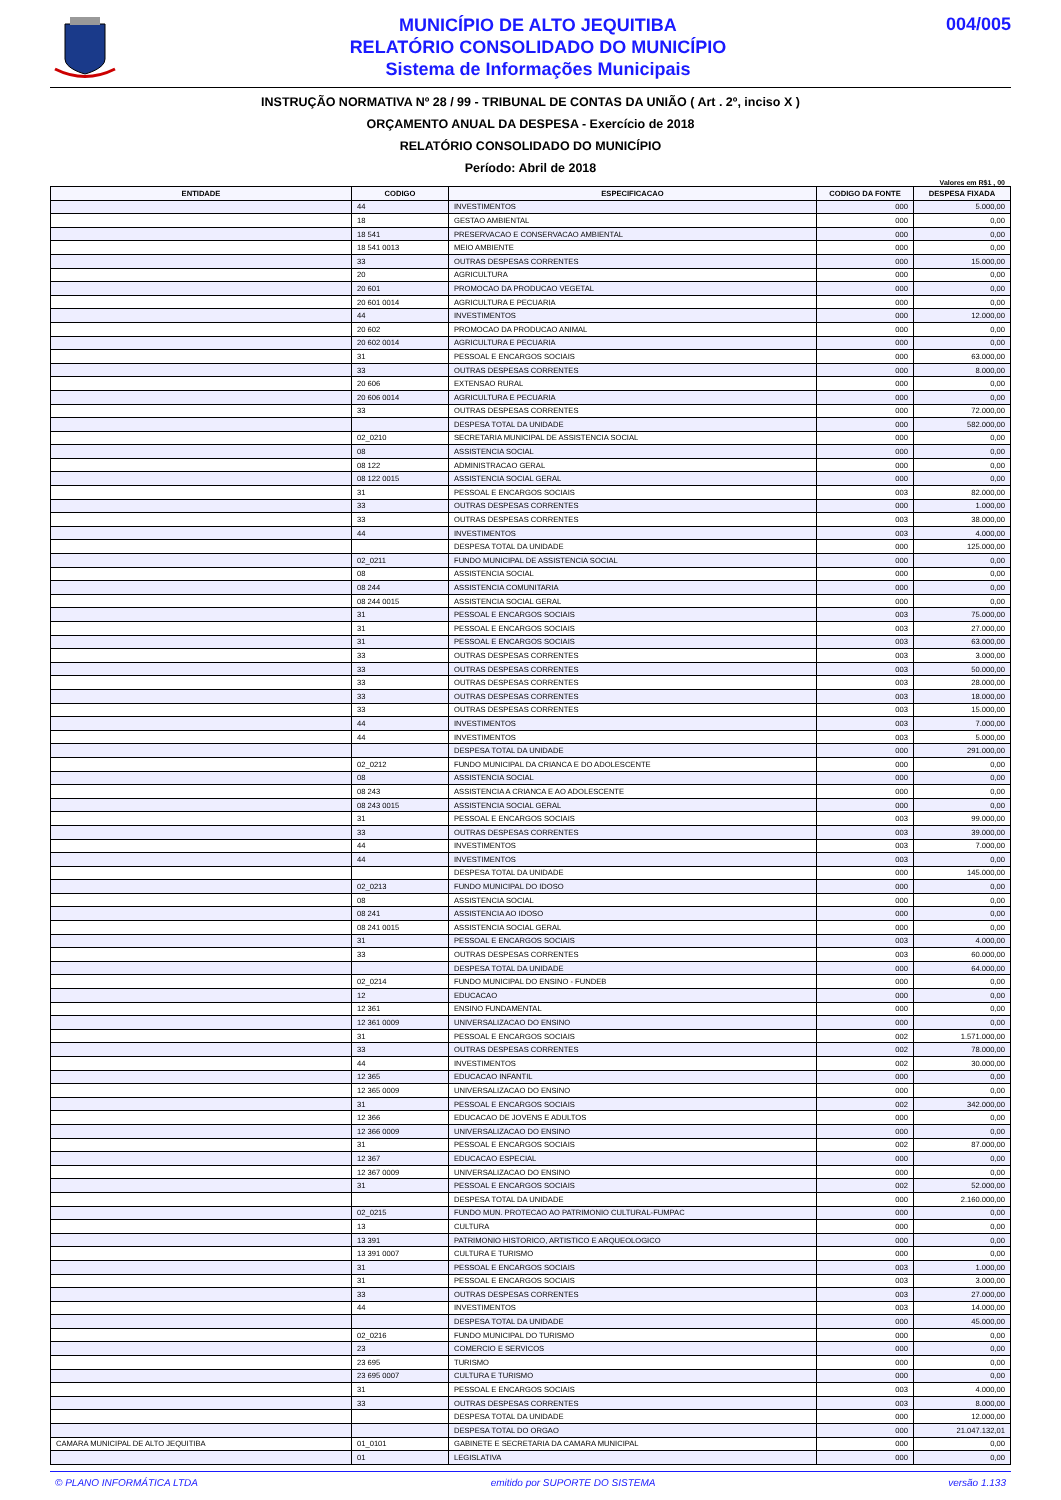MUNICÍPIO DE ALTO JEQUITIBA
RELATÓRIO CONSOLIDADO DO MUNICÍPIO
Sistema de Informações Municipais
004/005
INSTRUÇÃO NORMATIVA Nº 28 / 99 - TRIBUNAL DE CONTAS DA UNIÃO ( Art . 2º, inciso X )
ORÇAMENTO ANUAL DA DESPESA - Exercício de 2018
RELATÓRIO CONSOLIDADO DO MUNICÍPIO
Período: Abril de 2018
Valores em R$1 , 00
| ENTIDADE | CODIGO | ESPECIFICACAO | CODIGO DA FONTE | DESPESA FIXADA |
| --- | --- | --- | --- | --- |
| | 44 | INVESTIMENTOS | 000 | 5.000,00 |
| | 18 | GESTAO AMBIENTAL | 000 | 0,00 |
| | 18 541 | PRESERVACAO E CONSERVACAO AMBIENTAL | 000 | 0,00 |
| | 18 541 0013 | MEIO AMBIENTE | 000 | 0,00 |
| | 33 | OUTRAS DESPESAS CORRENTES | 000 | 15.000,00 |
| | 20 | AGRICULTURA | 000 | 0,00 |
| | 20 601 | PROMOCAO DA PRODUCAO VEGETAL | 000 | 0,00 |
| | 20 601 0014 | AGRICULTURA E PECUARIA | 000 | 0,00 |
| | 44 | INVESTIMENTOS | 000 | 12.000,00 |
| | 20 602 | PROMOCAO DA PRODUCAO ANIMAL | 000 | 0,00 |
| | 20 602 0014 | AGRICULTURA E PECUARIA | 000 | 0,00 |
| | 31 | PESSOAL E ENCARGOS SOCIAIS | 000 | 63.000,00 |
| | 33 | OUTRAS DESPESAS CORRENTES | 000 | 8.000,00 |
| | 20 606 | EXTENSAO RURAL | 000 | 0,00 |
| | 20 606 0014 | AGRICULTURA E PECUARIA | 000 | 0,00 |
| | 33 | OUTRAS DESPESAS CORRENTES | 000 | 72.000,00 |
| | | DESPESA TOTAL DA UNIDADE | 000 | 582.000,00 |
| | 02_0210 | SECRETARIA MUNICIPAL DE ASSISTENCIA SOCIAL | 000 | 0,00 |
| | 08 | ASSISTENCIA SOCIAL | 000 | 0,00 |
| | 08 122 | ADMINISTRACAO GERAL | 000 | 0,00 |
| | 08 122 0015 | ASSISTENCIA SOCIAL GERAL | 000 | 0,00 |
| | 31 | PESSOAL E ENCARGOS SOCIAIS | 003 | 82.000,00 |
| | 33 | OUTRAS DESPESAS CORRENTES | 000 | 1.000,00 |
| | 33 | OUTRAS DESPESAS CORRENTES | 003 | 38.000,00 |
| | 44 | INVESTIMENTOS | 003 | 4.000,00 |
| | | DESPESA TOTAL DA UNIDADE | 000 | 125.000,00 |
| | 02_0211 | FUNDO MUNICIPAL DE ASSISTENCIA SOCIAL | 000 | 0,00 |
| | 08 | ASSISTENCIA SOCIAL | 000 | 0,00 |
| | 08 244 | ASSISTENCIA COMUNITARIA | 000 | 0,00 |
| | 08 244 0015 | ASSISTENCIA SOCIAL GERAL | 000 | 0,00 |
| | 31 | PESSOAL E ENCARGOS SOCIAIS | 003 | 75.000,00 |
| | 31 | PESSOAL E ENCARGOS SOCIAIS | 003 | 27.000,00 |
| | 31 | PESSOAL E ENCARGOS SOCIAIS | 003 | 63.000,00 |
| | 33 | OUTRAS DESPESAS CORRENTES | 003 | 3.000,00 |
| | 33 | OUTRAS DESPESAS CORRENTES | 003 | 50.000,00 |
| | 33 | OUTRAS DESPESAS CORRENTES | 003 | 28.000,00 |
| | 33 | OUTRAS DESPESAS CORRENTES | 003 | 18.000,00 |
| | 33 | OUTRAS DESPESAS CORRENTES | 003 | 15.000,00 |
| | 44 | INVESTIMENTOS | 003 | 7.000,00 |
| | 44 | INVESTIMENTOS | 003 | 5.000,00 |
| | | DESPESA TOTAL DA UNIDADE | 000 | 291.000,00 |
| | 02_0212 | FUNDO MUNICIPAL DA CRIANCA E DO ADOLESCENTE | 000 | 0,00 |
| | 08 | ASSISTENCIA SOCIAL | 000 | 0,00 |
| | 08 243 | ASSISTENCIA A CRIANCA E AO ADOLESCENTE | 000 | 0,00 |
| | 08 243 0015 | ASSISTENCIA SOCIAL GERAL | 000 | 0,00 |
| | 31 | PESSOAL E ENCARGOS SOCIAIS | 003 | 99.000,00 |
| | 33 | OUTRAS DESPESAS CORRENTES | 003 | 39.000,00 |
| | 44 | INVESTIMENTOS | 003 | 7.000,00 |
| | 44 | INVESTIMENTOS | 003 | 0,00 |
| | | DESPESA TOTAL DA UNIDADE | 000 | 145.000,00 |
| | 02_0213 | FUNDO MUNICIPAL DO IDOSO | 000 | 0,00 |
| | 08 | ASSISTENCIA SOCIAL | 000 | 0,00 |
| | 08 241 | ASSISTENCIA AO IDOSO | 000 | 0,00 |
| | 08 241 0015 | ASSISTENCIA SOCIAL GERAL | 000 | 0,00 |
| | 31 | PESSOAL E ENCARGOS SOCIAIS | 003 | 4.000,00 |
| | 33 | OUTRAS DESPESAS CORRENTES | 003 | 60.000,00 |
| | | DESPESA TOTAL DA UNIDADE | 000 | 64.000,00 |
| | 02_0214 | FUNDO MUNICIPAL DO ENSINO - FUNDEB | 000 | 0,00 |
| | 12 | EDUCACAO | 000 | 0,00 |
| | 12 361 | ENSINO FUNDAMENTAL | 000 | 0,00 |
| | 12 361 0009 | UNIVERSALIZACAO DO ENSINO | 000 | 0,00 |
| | 31 | PESSOAL E ENCARGOS SOCIAIS | 002 | 1.571.000,00 |
| | 33 | OUTRAS DESPESAS CORRENTES | 002 | 78.000,00 |
| | 44 | INVESTIMENTOS | 002 | 30.000,00 |
| | 12 365 | EDUCACAO INFANTIL | 000 | 0,00 |
| | 12 365 0009 | UNIVERSALIZACAO DO ENSINO | 000 | 0,00 |
| | 31 | PESSOAL E ENCARGOS SOCIAIS | 002 | 342.000,00 |
| | 12 366 | EDUCACAO DE JOVENS E ADULTOS | 000 | 0,00 |
| | 12 366 0009 | UNIVERSALIZACAO DO ENSINO | 000 | 0,00 |
| | 31 | PESSOAL E ENCARGOS SOCIAIS | 002 | 87.000,00 |
| | 12 367 | EDUCACAO ESPECIAL | 000 | 0,00 |
| | 12 367 0009 | UNIVERSALIZACAO DO ENSINO | 000 | 0,00 |
| | 31 | PESSOAL E ENCARGOS SOCIAIS | 002 | 52.000,00 |
| | | DESPESA TOTAL DA UNIDADE | 000 | 2.160.000,00 |
| | 02_0215 | FUNDO MUN. PROTECAO AO PATRIMONIO CULTURAL-FUMPAC | 000 | 0,00 |
| | 13 | CULTURA | 000 | 0,00 |
| | 13 391 | PATRIMONIO HISTORICO, ARTISTICO E ARQUEOLOGICO | 000 | 0,00 |
| | 13 391 0007 | CULTURA E TURISMO | 000 | 0,00 |
| | 31 | PESSOAL E ENCARGOS SOCIAIS | 003 | 1.000,00 |
| | 31 | PESSOAL E ENCARGOS SOCIAIS | 003 | 3.000,00 |
| | 33 | OUTRAS DESPESAS CORRENTES | 003 | 27.000,00 |
| | 44 | INVESTIMENTOS | 003 | 14.000,00 |
| | | DESPESA TOTAL DA UNIDADE | 000 | 45.000,00 |
| | 02_0216 | FUNDO MUNICIPAL DO TURISMO | 000 | 0,00 |
| | 23 | COMERCIO E SERVICOS | 000 | 0,00 |
| | 23 695 | TURISMO | 000 | 0,00 |
| | 23 695 0007 | CULTURA E TURISMO | 000 | 0,00 |
| | 31 | PESSOAL E ENCARGOS SOCIAIS | 003 | 4.000,00 |
| | 33 | OUTRAS DESPESAS CORRENTES | 003 | 8.000,00 |
| | | DESPESA TOTAL DA UNIDADE | 000 | 12.000,00 |
| | | DESPESA TOTAL DO ORGAO | 000 | 21.047.132,01 |
| CAMARA MUNICIPAL DE ALTO JEQUITIBA | 01_0101 | GABINETE E SECRETARIA DA CAMARA MUNICIPAL | 000 | 0,00 |
| | 01 | LEGISLATIVA | 000 | 0,00 |
© PLANO INFORMÁTICA LTDA emitido por SUPORTE DO SISTEMA versão 1.133